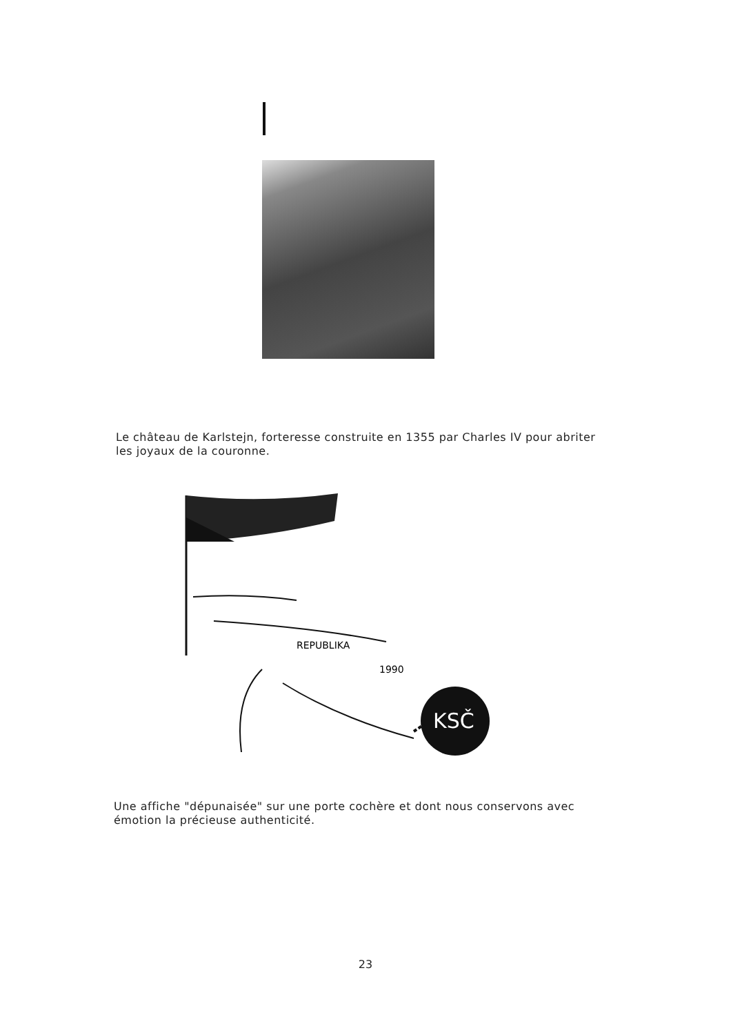Le château de Karlstejn, forteresse construite en 1355 par Charles IV pour abriter les joyaux de la couronne.
REPUBLIKA
1990
KSČ
Une affiche "dépunaisée" sur une porte cochère et dont nous conservons avec émotion la précieuse authenticité.
23